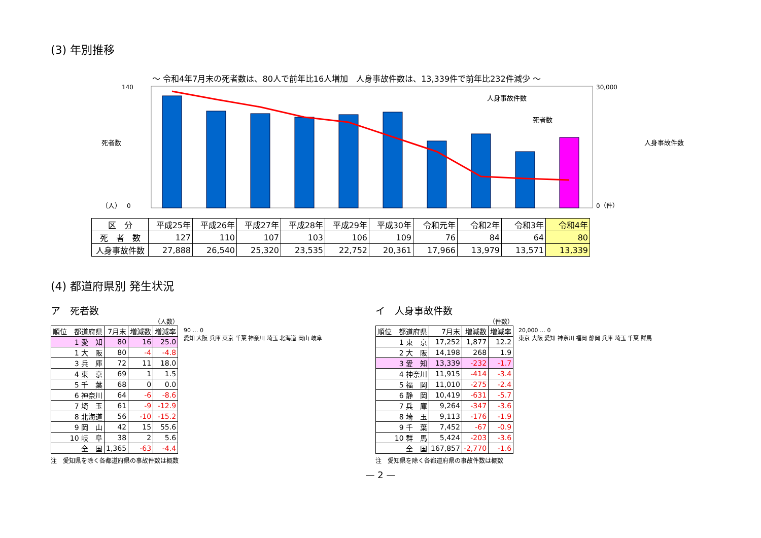(3) 年別推移
～ 令和4年7月末の死者数は、80人で前年比16人増加　人身事故件数は、13,339件で前年比232件減少 ～
140
0
30,000
0（件）
（人）
人身事故件数
死者数
死者数
人身事故件数
| 区 分 | 平成25年 | 平成26年 | 平成27年 | 平成28年 | 平成29年 | 平成30年 | 令和元年 | 令和2年 | 令和3年 | 令和4年 |
| --- | --- | --- | --- | --- | --- | --- | --- | --- | --- | --- |
| 死 者 数 | 127 | 110 | 107 | 103 | 106 | 109 | 76 | 84 | 64 | 80 |
| 人身事故件数 | 27,888 | 26,540 | 25,320 | 23,535 | 22,752 | 20,361 | 17,966 | 13,979 | 13,571 | 13,339 |
(4) 都道府県別 発生状況
ア　死者数
（人数）
| 順位 都道府県 | 7月末 | 増減数 | 増減率 |
| --- | --- | --- | --- |
| 1 愛 知 | 80 | 16 | 25.0 |
| 1 大 阪 | 80 | -4 | -4.8 |
| 3 兵 庫 | 72 | 11 | 18.0 |
| 4 東 京 | 69 | 1 | 1.5 |
| 5 千 葉 | 68 | 0 | 0.0 |
| 6 神奈川 | 64 | -6 | -8.6 |
| 7 埼 玉 | 61 | -9 | -12.9 |
| 8 北海道 | 56 | -10 | -15.2 |
| 9 岡 山 | 42 | 15 | 55.6 |
| 10 岐 阜 | 38 | 2 | 5.6 |
| 全 国 | 1,365 | -63 | -4.4 |
注　愛知県を除く各都道府県の事故件数は概数
90 … 0
愛知 大阪 兵庫 東京 千葉 神奈川 埼玉 北海道 岡山 岐阜
イ　人身事故件数
（件数）
| 順位 都道府県 | 7月末 | 増減数 | 増減率 |
| --- | --- | --- | --- |
| 1 東 京 | 17,252 | 1,877 | 12.2 |
| 2 大 阪 | 14,198 | 268 | 1.9 |
| 3 愛 知 | 13,339 | -232 | -1.7 |
| 4 神奈川 | 11,915 | -414 | -3.4 |
| 5 福 岡 | 11,010 | -275 | -2.4 |
| 6 静 岡 | 10,419 | -631 | -5.7 |
| 7 兵 庫 | 9,264 | -347 | -3.6 |
| 8 埼 玉 | 9,113 | -176 | -1.9 |
| 9 千 葉 | 7,452 | -67 | -0.9 |
| 10 群 馬 | 5,424 | -203 | -3.6 |
| 全 国 | 167,857 | -2,770 | -1.6 |
注　愛知県を除く各都道府県の事故件数は概数
20,000 … 0
東京 大阪 愛知 神奈川 福岡 静岡 兵庫 埼玉 千葉 群馬
— 2 —